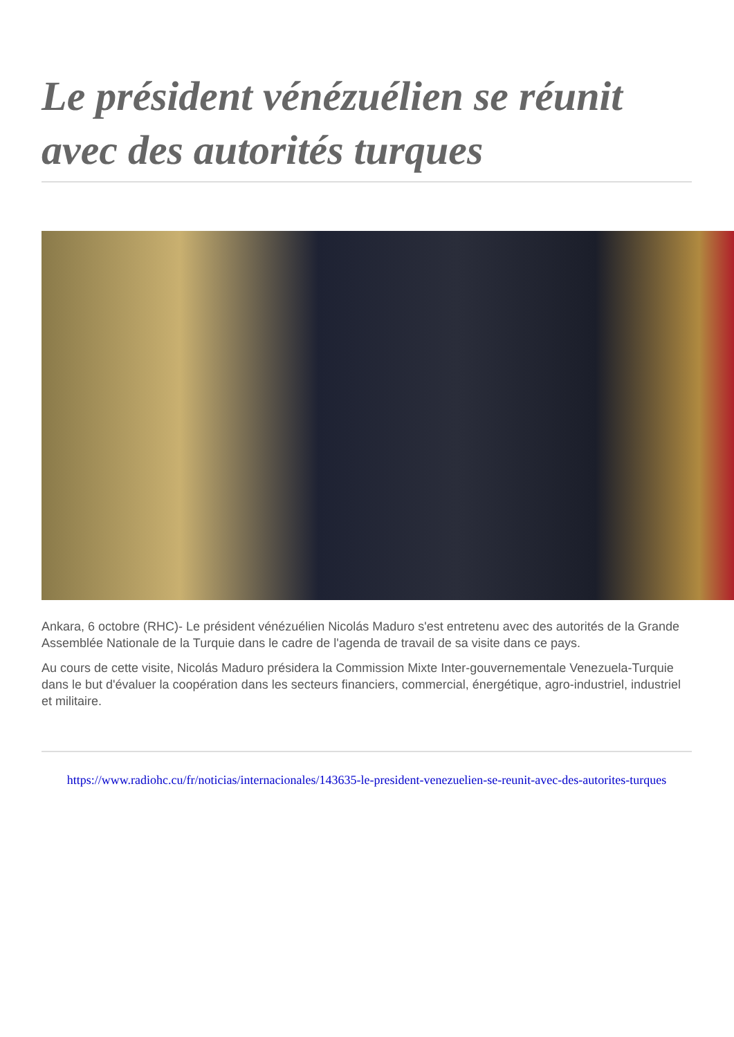Le président vénézuélien se réunit avec des autorités turques
Ankara, 6 octobre (RHC)- Le président vénézuélien Nicolás Maduro s'est entretenu avec des autorités de la Grande Assemblée Nationale de la Turquie dans le cadre de l'agenda de travail de sa visite dans ce pays.
Au cours de cette visite, Nicolás Maduro présidera la Commission Mixte Inter-gouvernementale Venezuela-Turquie dans le but d'évaluer la coopération dans les secteurs financiers, commercial, énergétique, agro-industriel, industriel et militaire.
https://www.radiohc.cu/fr/noticias/internacionales/143635-le-president-venezuelien-se-reunit-avec-des-autorites-turques